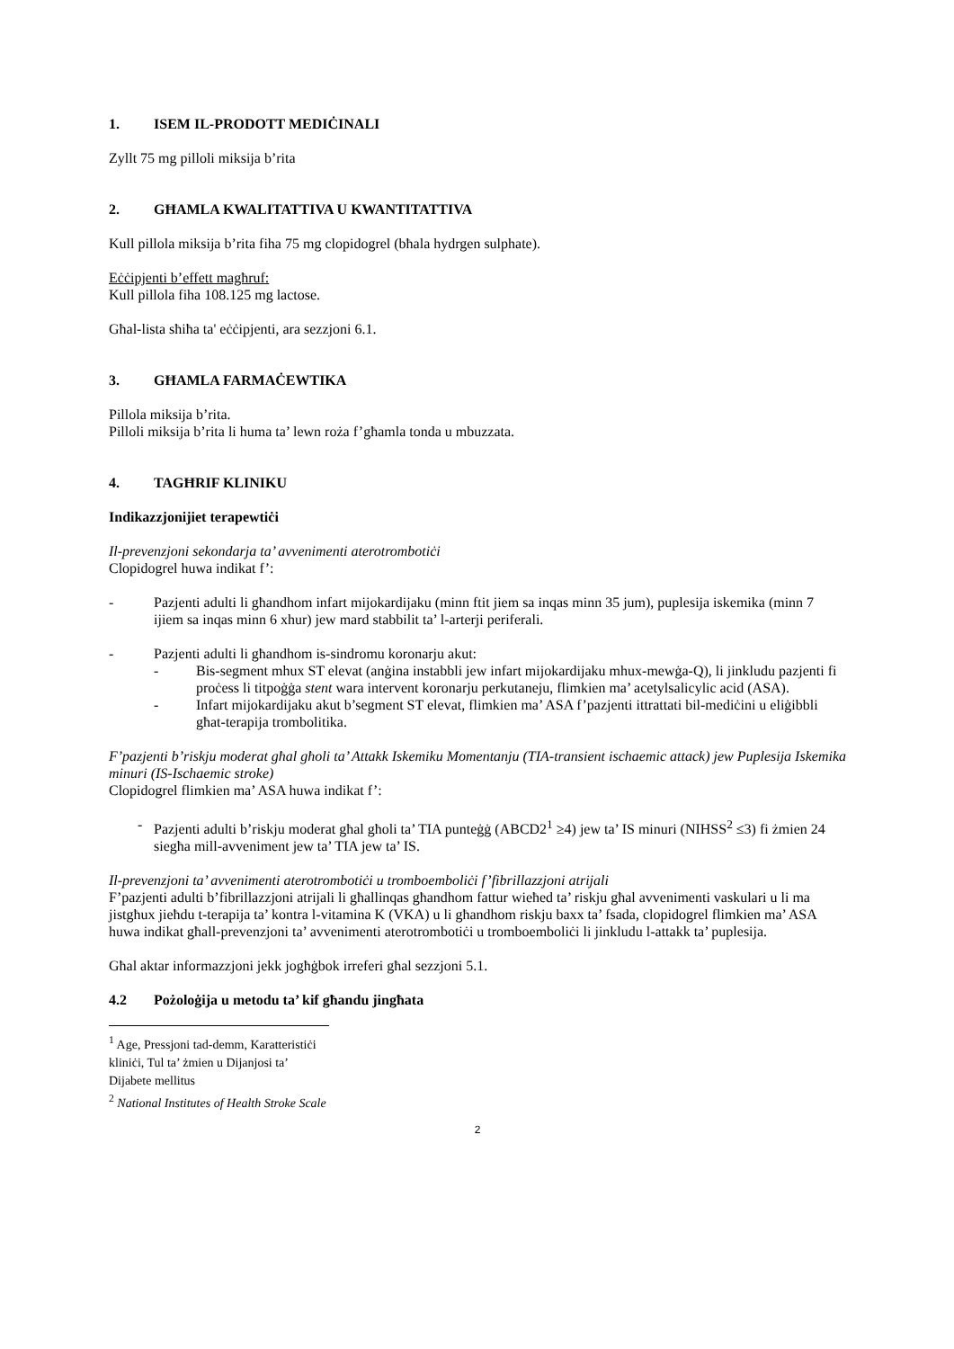1. ISEM IL-PRODOTT MEDIĊINALI
Zyllt 75 mg pilloli miksija b’rita
2. GĦAMLA KWALITATTIVA U KWANTITATTIVA
Kull pillola miksija b’rita fiha 75 mg clopidogrel (bħala hydrgen sulphate).
Eċċipjenti b’effett magħruf:
Kull pillola fiha 108.125 mg lactose.
Għal-lista sħiħa ta' eċċipjenti, ara sezzjoni 6.1.
3. GĦAMLA FARMAĊEWTIKA
Pillola miksija b’rita.
Pilloli miksija b’rita li huma ta’ lewn roża f’għamla tonda u mbuzzata.
4. TAGĦRIF KLINIKU
Indikazzjonijiet terapewtiċi
Il-prevenzjoni sekondarja ta’ avvenimenti aterotrombotiċi
Clopidogrel huwa indikat f’:
- Pazjenti adulti li għandhom infart mijokardijaku (minn ftit jiem sa inqas minn 35 jum), puplesija iskemika (minn 7 ijiem sa inqas minn 6 xhur) jew mard stabbilit ta’ l-arterji periferali.
- Pazjenti adulti li għandhom is-sindromu koronarju akut:
- Bis-segment mhux ST elevat (anġina instabbli jew infart mijokardijaku mhux-mewġa-Q), li jinkludu pazjenti fi proċess li titpoġġa stent wara intervent koronarju perkutaneju, flimkien ma’ acetylsalicylic acid (ASA).
- Infart mijokardijaku akut b’segment ST elevat, flimkien ma’ ASA f’pazjenti ittrattati bil-mediċini u eliġibbli għat-terapija trombolitika.
F’pazjenti b’riskju moderat għal għoli ta’ Attakk Iskemiku Momentanju (TIA-transient ischaemic attack) jew Puplesija Iskemika minuri (IS-Ischaemic stroke)
Clopidogrel flimkien ma’ ASA huwa indikat f’:
- Pazjenti adulti b’riskju moderat għal għoli ta’ TIA punteġġ (ABCD2<sup>1</sup> ≥4) jew ta’ IS minuri (NIHSS<sup>2</sup> ≤3) fi żmien 24 siegħa mill-avveniment jew ta’ TIA jew ta’ IS.
Il-prevenzjoni ta’ avvenimenti aterotrombotiċi u tromboemboliċi f’fibrillazzjoni atrijali
F’pazjenti adulti b’fibrillazzjoni atrijali li għallinqas għandhom fattur wieħed ta’ riskju għal avvenimenti vaskulari u li ma jistgħux jieħdu t-terapija ta’ kontra l-vitamina K (VKA) u li għandhom riskju baxx ta’ fsada, clopidogrel flimkien ma’ ASA huwa indikat għall-prevenzjoni ta’ avvenimenti aterotrombotiċi u tromboemboliċi li jinkludu l-attakk ta’ puplesija.
Għal aktar informazzjoni jekk jogħġbok irreferi għal sezzjoni 5.1.
4.2 Pożoloġija u metodu ta’ kif għandu jingħata
<sup>1</sup> Age, Pressjoni tad-demm, Karatteristiċi kliniċi, Tul ta’ żmien u Dijanjosi ta’ Dijabete mellitus
<sup>2</sup> National Institutes of Health Stroke Scale
2